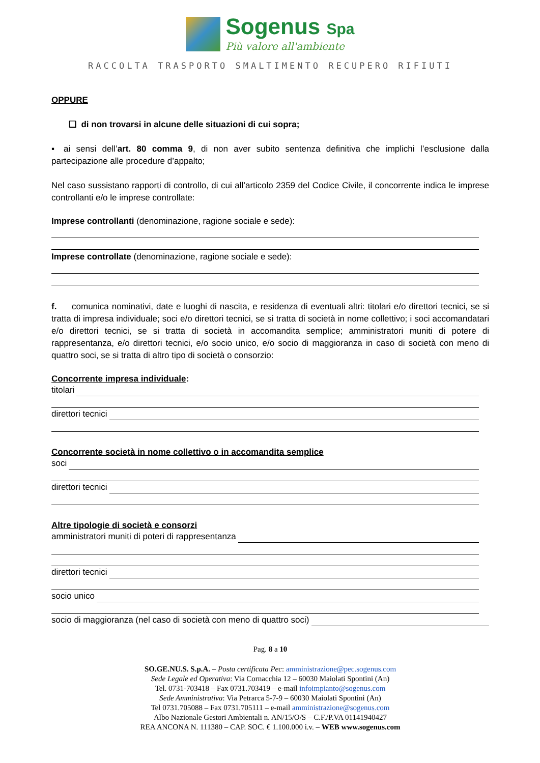Sogenus Spa
Più valore all'ambiente
RACCOLTA TRASPORTO SMALTIMENTO RECUPERO RIFIUTI
OPPURE
❑ di non trovarsi in alcune delle situazioni di cui sopra;
▪ ai sensi dell’art. 80 comma 9, di non aver subito sentenza definitiva che implichi l’esclusione dalla partecipazione alle procedure d’appalto;
Nel caso sussistano rapporti di controllo, di cui all’articolo 2359 del Codice Civile, il concorrente indica le imprese controllanti e/o le imprese controllate:
Imprese controllanti (denominazione, ragione sociale e sede):
Imprese controllate (denominazione, ragione sociale e sede):
f. comunica nominativi, date e luoghi di nascita, e residenza di eventuali altri: titolari e/o direttori tecnici, se si tratta di impresa individuale; soci e/o direttori tecnici, se si tratta di società in nome collettivo; i soci accomandatari e/o direttori tecnici, se si tratta di società in accomandita semplice; amministratori muniti di potere di rappresentanza, e/o direttori tecnici, e/o socio unico, e/o socio di maggioranza in caso di società con meno di quattro soci, se si tratta di altro tipo di società o consorzio:
Concorrente impresa individuale:
titolari
direttori tecnici
Concorrente società in nome collettivo o in accomandita semplice
soci
direttori tecnici
Altre tipologie di società e consorzi
amministratori muniti di poteri di rappresentanza
direttori tecnici
socio unico
socio di maggioranza (nel caso di società con meno di quattro soci)
Pag. 8 a 10
SO.GE.NU.S. S.p.A. – Posta certificata Pec: amministrazione@pec.sogenus.com
Sede Legale ed Operativa: Via Cornacchia 12 – 60030 Maiolati Spontini (An)
Tel. 0731-703418 – Fax 0731.703419 – e-mail infoimpianto@sogenus.com
Sede Amministrativa: Via Petrarca 5-7-9 – 60030 Maiolati Spontini (An)
Tel 0731.705088 – Fax 0731.705111 – e-mail amministrazione@sogenus.com
Albo Nazionale Gestori Ambientali n. AN/15/O/S – C.F./P.VA 01141940427
REA ANCONA N. 111380 – CAP. SOC. € 1.100.000 i.v. – WEB www.sogenus.com